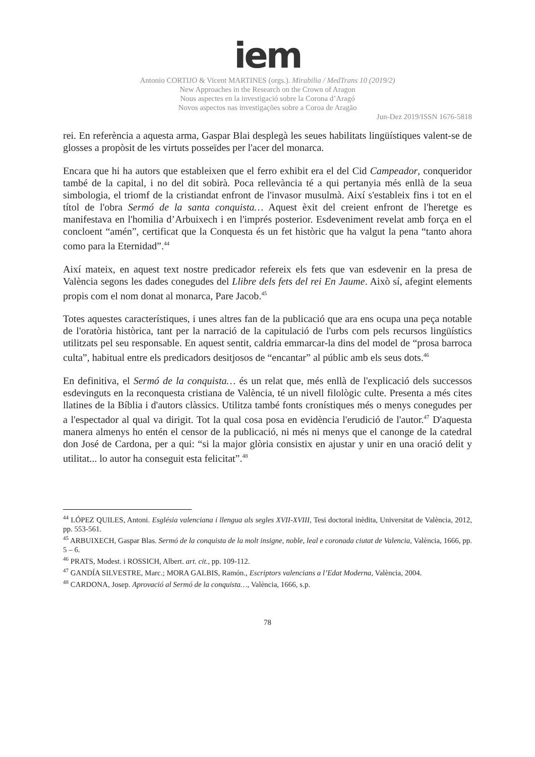iem
Antonio CORTIJO & Vicent MARTINES (orgs.). Mirabilia / MedTrans 10 (2019/2)
New Approaches in the Research on the Crown of Aragon
Nous aspectes en la investigació sobre la Corona d’Aragó
Novos aspectos nas investigações sobre a Coroa de Aragão
Jun-Dez 2019/ISSN 1676-5818
rei. En referència a aquesta arma, Gaspar Blai desplegà les seues habilitats lingüístiques valent-se de glosses a propòsit de les virtuts posseïdes per l'acer del monarca.
Encara que hi ha autors que estableixen que el ferro exhibit era el del Cid Campeador, conqueridor també de la capital, i no del dit sobirà. Poca rellevància té a qui pertanyia més enllà de la seua simbologia, el triomf de la cristiandat enfront de l'invasor musulmà. Així s'estableix fins i tot en el títol de l'obra Sermó de la santa conquista… Aquest èxit del creient enfront de l'heretge es manifestava en l'homilia d’Arbuixech i en l'imprés posterior. Esdeveniment revelat amb força en el concloent “amén”, certificat que la Conquesta és un fet històric que ha valgut la pena “tanto ahora como para la Eternidad”.<sup>44</sup>
Així mateix, en aquest text nostre predicador refereix els fets que van esdevenir en la presa de València segons les dades conegudes del Llibre dels fets del rei En Jaume. Això sí, afegint elements propis com el nom donat al monarca, Pare Jacob.<sup>45</sup>
Totes aquestes característiques, i unes altres fan de la publicació que ara ens ocupa una peça notable de l'oratòria històrica, tant per la narració de la capitulació de l'urbs com pels recursos lingüístics utilitzats pel seu responsable. En aquest sentit, caldria emmarcar-la dins del model de “prosa barroca culta”, habitual entre els predicadors desitjosos de “encantar” al públic amb els seus dots.<sup>46</sup>
En definitiva, el Sermó de la conquista… és un relat que, més enllà de l'explicació dels successos esdevinguts en la reconquesta cristiana de València, té un nivell filològic culte. Presenta a més cites llatines de la Bíblia i d'autors clàssics. Utilitza també fonts cronístiques més o menys conegudes per a l'espectador al qual va dirigit. Tot la qual cosa posa en evidència l'erudició de l'autor.<sup>47</sup> D'aquesta manera almenys ho entén el censor de la publicació, ni més ni menys que el canonge de la catedral don José de Cardona, per a qui: “si la major glòria consistix en ajustar y unir en una oració delit y utilitat... lo autor ha conseguit esta felicitat”.<sup>48</sup>
<sup>44</sup> LÓPEZ QUILES, Antoni. Església valenciana i llengua als segles XVII-XVIII, Tesi doctoral inèdita, Universitat de València, 2012, pp. 553-561.
<sup>45</sup> ARBUIXECH, Gaspar Blas. Sermó de la conquista de la molt insigne, noble, leal e coronada ciutat de Valencia, València, 1666, pp. 5 – 6.
<sup>46</sup> PRATS, Modest. i ROSSICH, Albert. art. cit., pp. 109-112.
<sup>47</sup> GANDÍA SILVESTRE, Marc.; MORA GALBIS, Ramón., Escriptors valencians a l’Edat Moderna, València, 2004.
<sup>48</sup> CARDONA, Josep. Aprovació al Sermó de la conquista…, València, 1666, s.p.
78